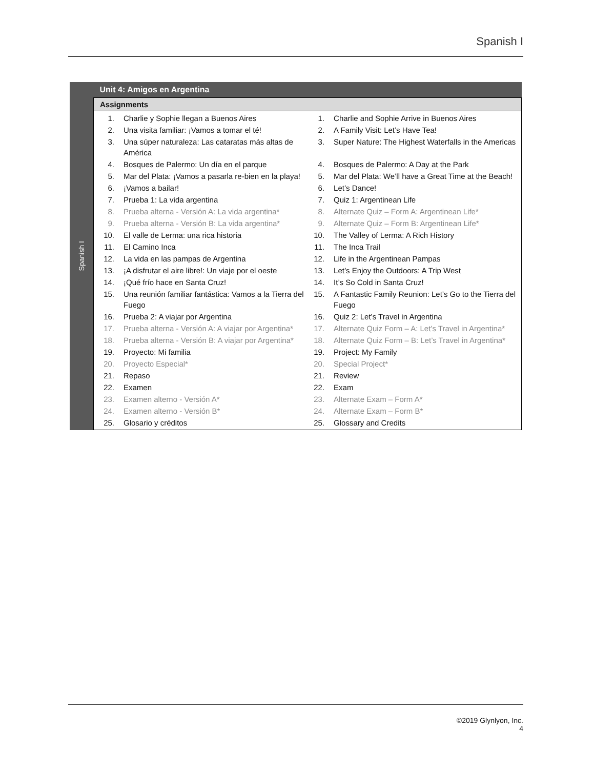Spanish I
| Spanish I | Unit 4: Amigos en Argentina |
| | Assignments |
| | / 1. / Charlie y Sophie llegan a Buenos Aires / 1. / Charlie and Sophie Arrive in Buenos Aires / / 2. / Una visita familiar: ¡Vamos a tomar el té! / 2. / A Family Visit: Let’s Have Tea! / / 3. / Una súper naturaleza: Las cataratas más altas de América / 3. / Super Nature: The Highest Waterfalls in the Americas / / 4. / Bosques de Palermo: Un día en el parque / 4. / Bosques de Palermo: A Day at the Park / / 5. / Mar del Plata: ¡Vamos a pasarla re-bien en la playa! / 5. / Mar del Plata: We’ll have a Great Time at the Beach! / / 6. / ¡Vamos a bailar! / 6. / Let’s Dance! / / 7. / Prueba 1: La vida argentina / 7. / Quiz 1: Argentinean Life / / 8. / Prueba alterna - Versión A: La vida argentina* / 8. / Alternate Quiz – Form A: Argentinean Life* / / 9. / Prueba alterna - Versión B: La vida argentina* / 9. / Alternate Quiz – Form B: Argentinean Life* / / 10. / El valle de Lerma: una rica historia / 10. / The Valley of Lerma: A Rich History / / 11. / El Camino Inca / 11. / The Inca Trail / / 12. / La vida en las pampas de Argentina / 12. / Life in the Argentinean Pampas / / 13. / ¡A disfrutar el aire libre!: Un viaje por el oeste / 13. / Let’s Enjoy the Outdoors: A Trip West / / 14. / ¡Qué frío hace en Santa Cruz! / 14. / It’s So Cold in Santa Cruz! / / 15. / Una reunión familiar fantástica: Vamos a la Tierra del Fuego / 15. / A Fantastic Family Reunion: Let’s Go to the Tierra del Fuego / / 16. / Prueba 2: A viajar por Argentina / 16. / Quiz 2: Let’s Travel in Argentina / / 17. / Prueba alterna - Versión A: A viajar por Argentina* / 17. / Alternate Quiz Form – A: Let’s Travel in Argentina* / / 18. / Prueba alterna - Versión B: A viajar por Argentina* / 18. / Alternate Quiz Form – B: Let’s Travel in Argentina* / / 19. / Proyecto: Mi familia / 19. / Project: My Family / / 20. / Proyecto Especial* / 20. / Special Project* / / 21. / Repaso / 21. / Review / / 22. / Examen / 22. / Exam / / 23. / Examen alterno - Versión A* / 23. / Alternate Exam – Form A* / / 24. / Examen alterno - Versión B* / 24. / Alternate Exam – Form B* / / 25. / Glosario y créditos / 25. / Glossary and Credits / |
©2019 Glynlyon, Inc.
4